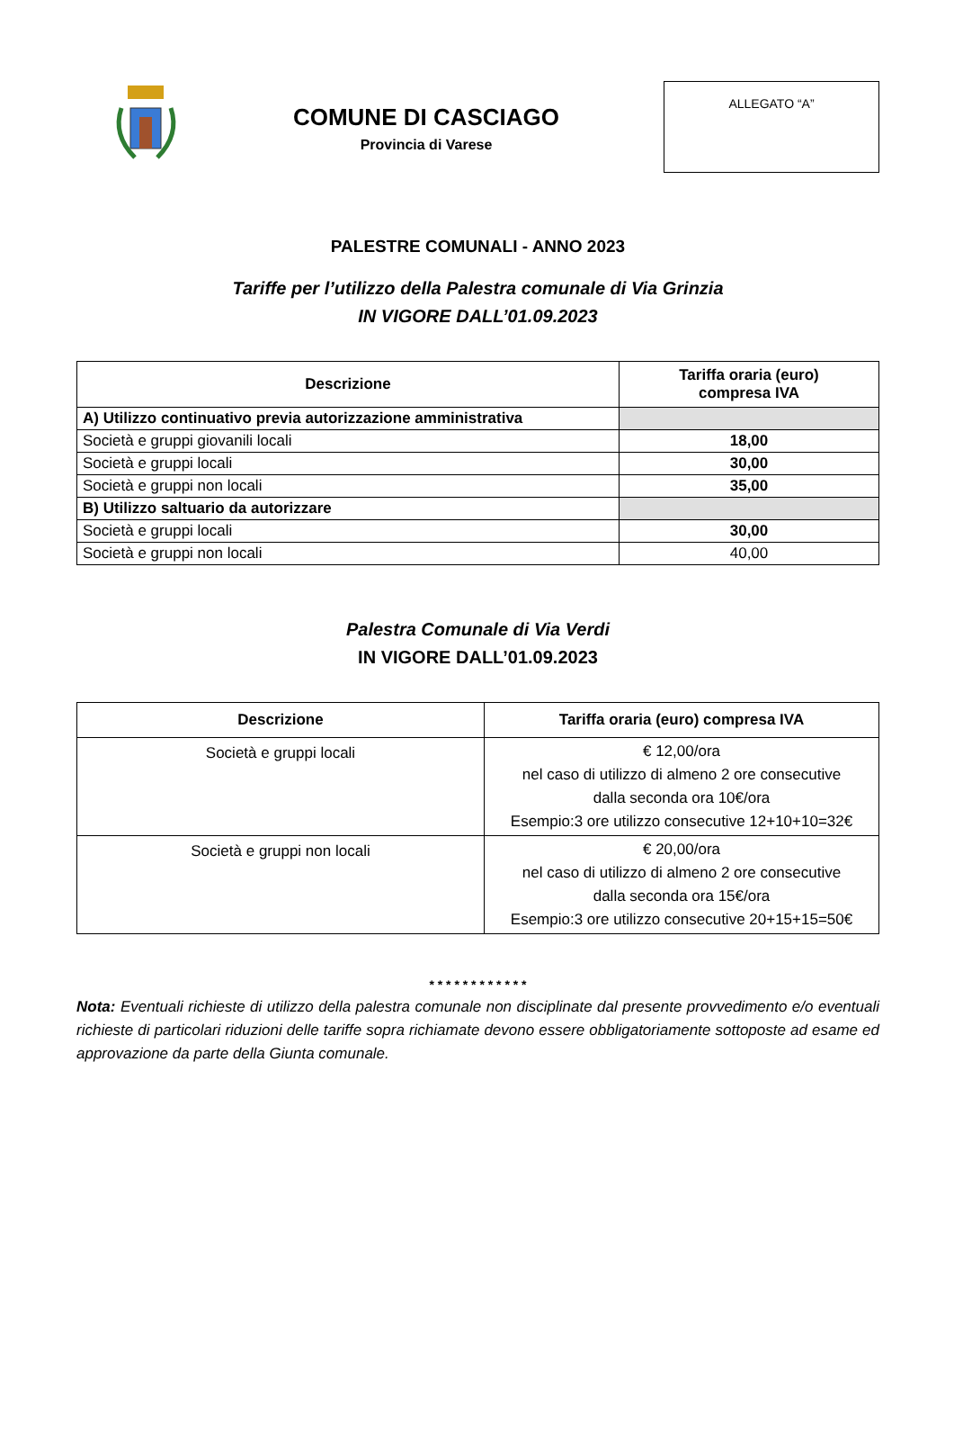COMUNE DI CASCIAGO
Provincia di Varese
ALLEGATO “A”
PALESTRE COMUNALI - ANNO 2023
Tariffe per l’utilizzo della Palestra comunale di Via Grinzia
IN VIGORE DALL’01.09.2023
| Descrizione | Tariffa oraria (euro) compresa IVA |
| --- | --- |
| A) Utilizzo continuativo previa autorizzazione amministrativa | |
| Società e gruppi giovanili locali | 18,00 |
| Società e gruppi locali | 30,00 |
| Società e gruppi non locali | 35,00 |
| B) Utilizzo saltuario da autorizzare | |
| Società e gruppi locali | 30,00 |
| Società e gruppi non locali | 40,00 |
Palestra Comunale di Via Verdi
IN VIGORE DALL’01.09.2023
| Descrizione | Tariffa oraria (euro) compresa IVA |
| --- | --- |
| Società e gruppi locali | € 12,00/ora nel caso di utilizzo di almeno 2 ore consecutive dalla seconda ora 10€/ora Esempio:3 ore utilizzo consecutive 12+10+10=32€ |
| Società e gruppi non locali | € 20,00/ora nel caso di utilizzo di almeno 2 ore consecutive dalla seconda ora 15€/ora Esempio:3 ore utilizzo consecutive 20+15+15=50€ |
* * * * * * * * * * * *
Nota: Eventuali richieste di utilizzo della palestra comunale non disciplinate dal presente provvedimento e/o eventuali richieste di particolari riduzioni delle tariffe sopra richiamate devono essere obbligatoriamente sottoposte ad esame ed approvazione da parte della Giunta comunale.